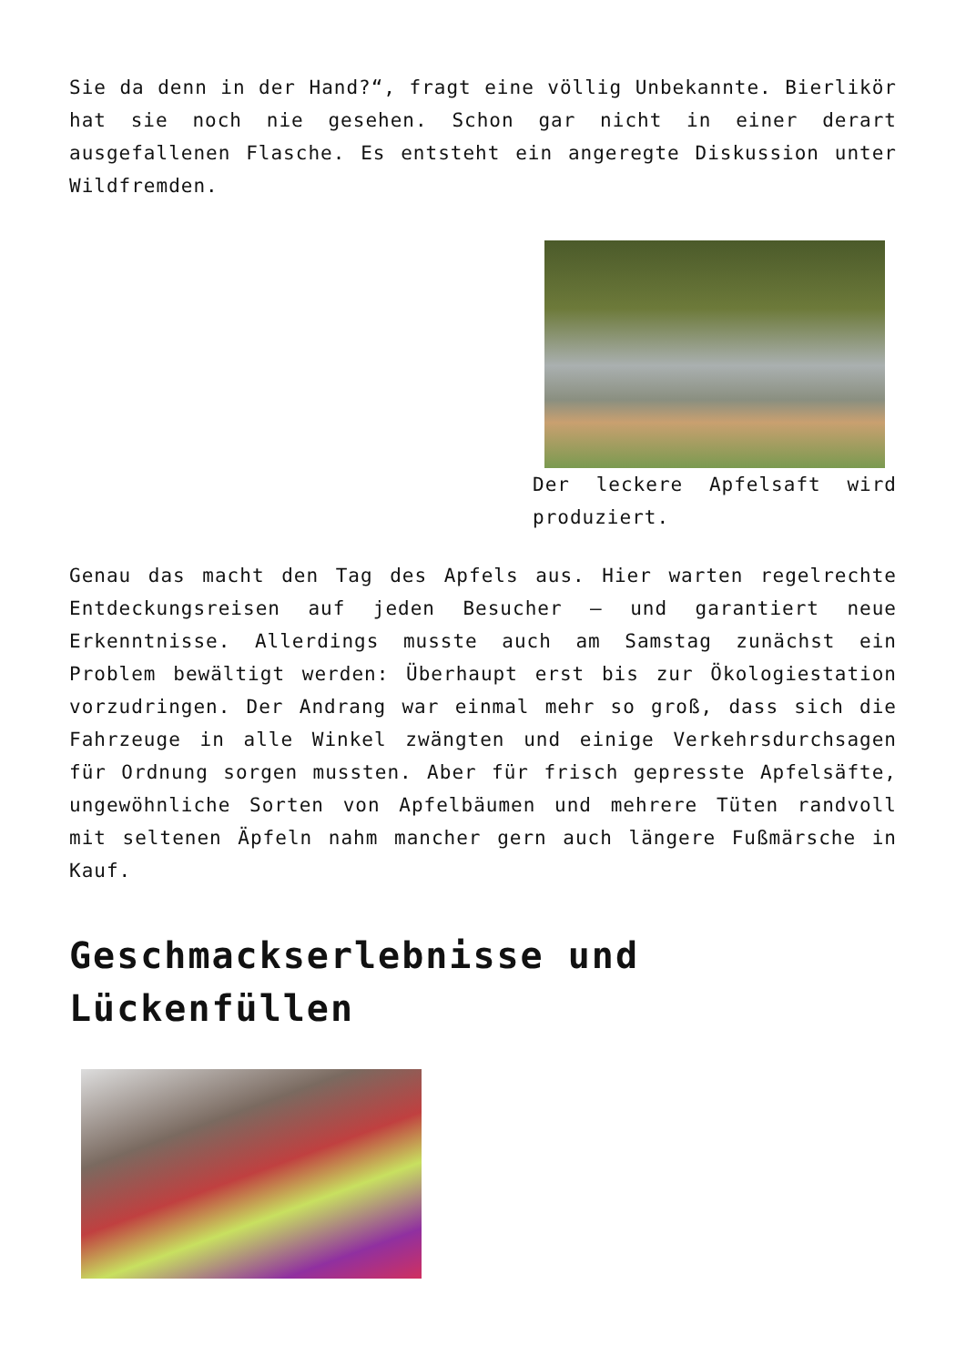Sie da denn in der Hand?“, fragt eine völlig Unbekannte. Bierlikör hat sie noch nie gesehen. Schon gar nicht in einer derart ausgefallenen Flasche. Es entsteht ein angeregte Diskussion unter Wildfremden.
Der leckere Apfelsaft wird produziert.
Genau das macht den Tag des Apfels aus. Hier warten regelrechte Entdeckungsreisen auf jeden Besucher – und garantiert neue Erkenntnisse. Allerdings musste auch am Samstag zunächst ein Problem bewältigt werden: Überhaupt erst bis zur Ökologiestation vorzudringen. Der Andrang war einmal mehr so groß, dass sich die Fahrzeuge in alle Winkel zwängten und einige Verkehrsdurchsagen für Ordnung sorgen mussten. Aber für frisch gepresste Apfelsäfte, ungewöhnliche Sorten von Apfelbäumen und mehrere Tüten randvoll mit seltenen Äpfeln nahm mancher gern auch längere Fußmärsche in Kauf.
Geschmackserlebnisse und Lückenfüllen